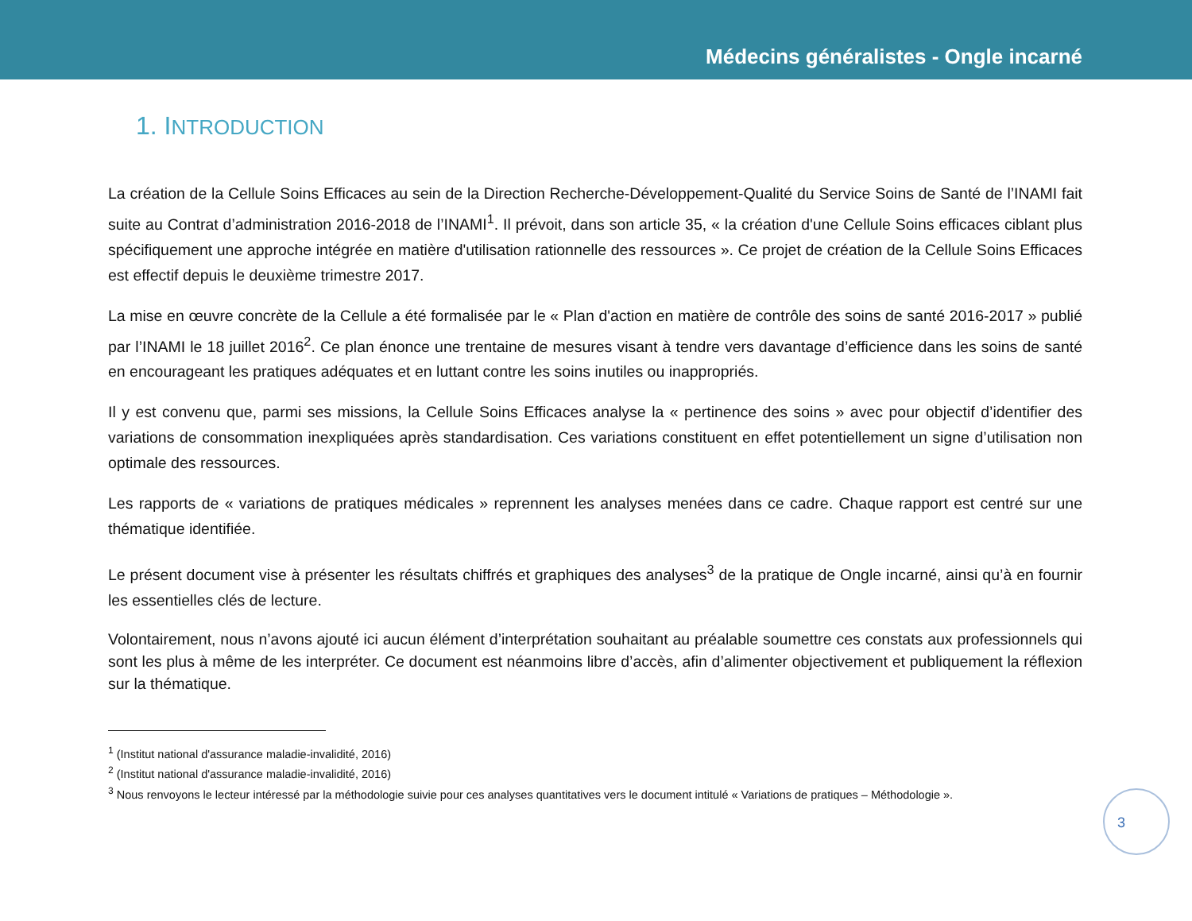Médecins généralistes - Ongle incarné
1. INTRODUCTION
La création de la Cellule Soins Efficaces au sein de la Direction Recherche-Développement-Qualité du Service Soins de Santé de l’INAMI fait suite au Contrat d’administration 2016-2018 de l’INAMI<sup>1</sup>. Il prévoit, dans son article 35, « la création d'une Cellule Soins efficaces ciblant plus spécifiquement une approche intégrée en matière d'utilisation rationnelle des ressources ». Ce projet de création de la Cellule Soins Efficaces est effectif depuis le deuxième trimestre 2017.
La mise en œuvre concrète de la Cellule a été formalisée par le « Plan d'action en matière de contrôle des soins de santé 2016-2017 » publié par l’INAMI le 18 juillet 2016<sup>2</sup>. Ce plan énonce une trentaine de mesures visant à tendre vers davantage d’efficience dans les soins de santé en encourageant les pratiques adéquates et en luttant contre les soins inutiles ou inappropriés.
Il y est convenu que, parmi ses missions, la Cellule Soins Efficaces analyse la « pertinence des soins » avec pour objectif d’identifier des variations de consommation inexpliquées après standardisation. Ces variations constituent en effet potentiellement un signe d’utilisation non optimale des ressources.
Les rapports de « variations de pratiques médicales » reprennent les analyses menées dans ce cadre. Chaque rapport est centré sur une thématique identifiée.
Le présent document vise à présenter les résultats chiffrés et graphiques des analyses<sup>3</sup> de la pratique de Ongle incarné, ainsi qu’à en fournir les essentielles clés de lecture.
Volontairement, nous n’avons ajouté ici aucun élément d’interprétation souhaitant au préalable soumettre ces constats aux professionnels qui sont les plus à même de les interpréter. Ce document est néanmoins libre d’accès, afin d’alimenter objectivement et publiquement la réflexion sur la thématique.
<sup>1</sup> (Institut national d'assurance maladie-invalidité, 2016)
<sup>2</sup> (Institut national d'assurance maladie-invalidité, 2016)
<sup>3</sup> Nous renvoyons le lecteur intéressé par la méthodologie suivie pour ces analyses quantitatives vers le document intitulé « Variations de pratiques – Méthodologie ».
3